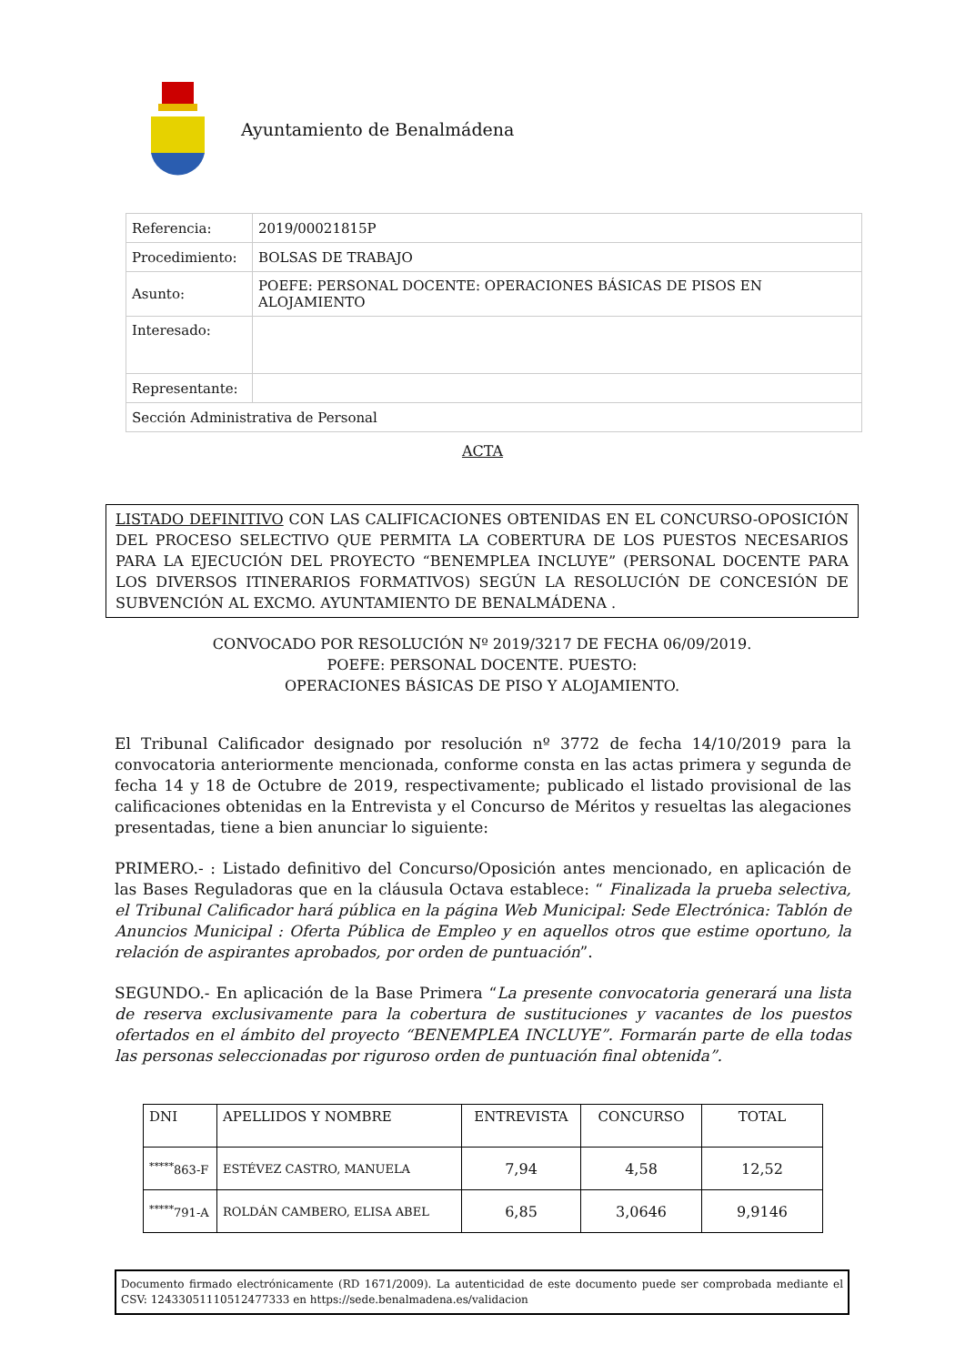Ayuntamiento de Benalmádena
| Referencia: | 2019/00021815P |
| Procedimiento: | BOLSAS DE TRABAJO |
| Asunto: | POEFE: PERSONAL DOCENTE: OPERACIONES BÁSICAS DE PISOS EN ALOJAMIENTO |
| Interesado: | |
| Representante: | |
| Sección Administrativa de Personal | |
ACTA
LISTADO DEFINITIVO CON LAS CALIFICACIONES OBTENIDAS EN EL CONCURSO-OPOSICIÓN DEL PROCESO SELECTIVO QUE PERMITA LA COBERTURA DE LOS PUESTOS NECESARIOS PARA LA EJECUCIÓN DEL PROYECTO “BENEMPLEA INCLUYE” (PERSONAL DOCENTE PARA LOS DIVERSOS ITINERARIOS FORMATIVOS) SEGÚN LA RESOLUCIÓN DE CONCESIÓN DE SUBVENCIÓN AL EXCMO. AYUNTAMIENTO DE BENALMÁDENA .
CONVOCADO POR RESOLUCIÓN Nº 2019/3217 DE FECHA 06/09/2019.
POEFE: PERSONAL DOCENTE. PUESTO:
OPERACIONES BÁSICAS DE PISO Y ALOJAMIENTO.
El Tribunal Calificador designado por resolución nº 3772 de fecha 14/10/2019 para la convocatoria anteriormente mencionada, conforme consta en las actas primera y segunda de fecha 14 y 18 de Octubre de 2019, respectivamente; publicado el listado provisional de las calificaciones obtenidas en la Entrevista y el Concurso de Méritos y resueltas las alegaciones presentadas, tiene a bien anunciar lo siguiente:
PRIMERO.- : Listado definitivo del Concurso/Oposición antes mencionado, en aplicación de las Bases Reguladoras que en la cláusula Octava establece: “ Finalizada la prueba selectiva, el Tribunal Calificador hará pública en la página Web Municipal: Sede Electrónica: Tablón de Anuncios Municipal : Oferta Pública de Empleo y en aquellos otros que estime oportuno, la relación de aspirantes aprobados, por orden de puntuación”.
SEGUNDO.- En aplicación de la Base Primera “La presente convocatoria generará una lista de reserva exclusivamente para la cobertura de sustituciones y vacantes de los puestos ofertados en el ámbito del proyecto “BENEMPLEA INCLUYE”. Formarán parte de ella todas las personas seleccionadas por riguroso orden de puntuación final obtenida”.
| DNI | APELLIDOS Y NOMBRE | ENTREVISTA | CONCURSO | TOTAL |
| --- | --- | --- | --- | --- |
| <sup>*****</sup>863-F | ESTÉVEZ CASTRO, MANUELA | 7,94 | 4,58 | 12,52 |
| <sup>*****</sup>791-A | ROLDÁN CAMBERO, ELISA ABEL | 6,85 | 3,0646 | 9,9146 |
Documento firmado electrónicamente (RD 1671/2009). La autenticidad de este documento puede ser comprobada mediante el CSV: 12433051110512477333 en https://sede.benalmadena.es/validacion